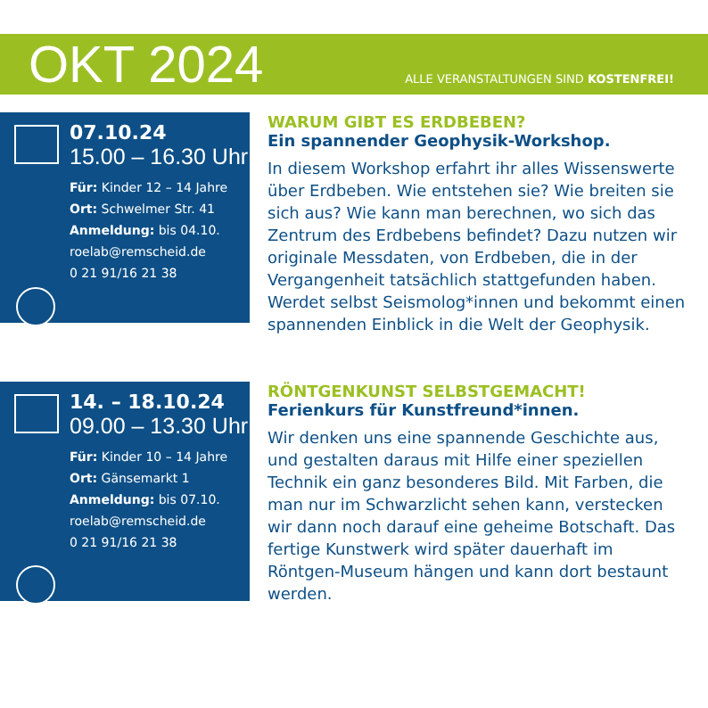OKT 2024
ALLE VERANSTALTUNGEN SIND KOSTENFREI!
07.10.24
15.00 – 16.30 Uhr
Für: Kinder 12 – 14 Jahre
Ort: Schwelmer Str. 41
Anmeldung: bis 04.10.
roelab@remscheid.de
0 21 91/16 21 38
WARUM GIBT ES ERDBEBEN?
Ein spannender Geophysik-Workshop.
In diesem Workshop erfahrt ihr alles Wissens­werte über Erdbeben. Wie entstehen sie? Wie breiten sie sich aus? Wie kann man berech­nen, wo sich das Zentrum des Erdbebens befindet? Dazu nutzen wir originale Mess­daten, von Erdbeben, die in der Vergangen­heit tatsächlich stattgefunden haben. Werdet selbst Seismolog*innen und bekommt einen spannenden Einblick in die Welt der Geo­physik.
14. – 18.10.24
09.00 – 13.30 Uhr
Für: Kinder 10 – 14 Jahre
Ort: Gänsemarkt 1
Anmeldung: bis 07.10.
roelab@remscheid.de
0 21 91/16 21 38
RÖNTGENKUNST SELBSTGEMACHT!
Ferienkurs für Kunstfreund*innen.
Wir denken uns eine spannende Geschichte aus, und gestalten daraus mit Hilfe einer spe­ziellen Technik ein ganz besonderes Bild. Mit Farben, die man nur im Schwarzlicht sehen kann, verstecken wir dann noch darauf eine geheime Botschaft. Das fertige Kunstwerk wird später dauerhaft im Röntgen-Museum hängen und kann dort bestaunt werden.